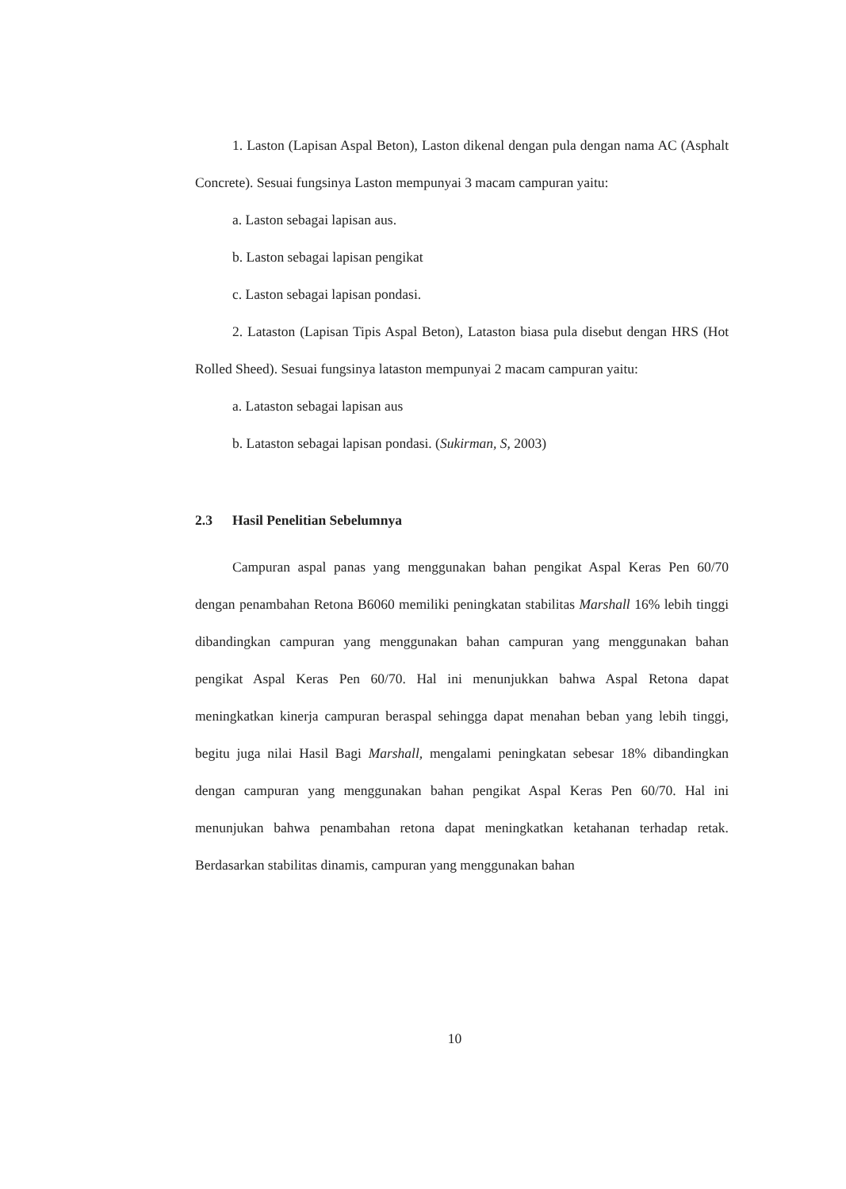1. Laston (Lapisan Aspal Beton), Laston dikenal dengan pula dengan nama AC (Asphalt Concrete). Sesuai fungsinya Laston mempunyai 3 macam campuran yaitu:
a. Laston sebagai lapisan aus.
b. Laston sebagai lapisan pengikat
c. Laston sebagai lapisan pondasi.
2. Lataston (Lapisan Tipis Aspal Beton), Lataston biasa pula disebut dengan HRS (Hot Rolled Sheed). Sesuai fungsinya lataston mempunyai 2 macam campuran yaitu:
a. Lataston sebagai lapisan aus
b. Lataston sebagai lapisan pondasi. (Sukirman, S, 2003)
2.3 Hasil Penelitian Sebelumnya
Campuran aspal panas yang menggunakan bahan pengikat Aspal Keras Pen 60/70 dengan penambahan Retona B6060 memiliki peningkatan stabilitas Marshall 16% lebih tinggi dibandingkan campuran yang menggunakan bahan campuran yang menggunakan bahan pengikat Aspal Keras Pen 60/70. Hal ini menunjukkan bahwa Aspal Retona dapat meningkatkan kinerja campuran beraspal sehingga dapat menahan beban yang lebih tinggi, begitu juga nilai Hasil Bagi Marshall, mengalami peningkatan sebesar 18% dibandingkan dengan campuran yang menggunakan bahan pengikat Aspal Keras Pen 60/70. Hal ini menunjukan bahwa penambahan retona dapat meningkatkan ketahanan terhadap retak. Berdasarkan stabilitas dinamis, campuran yang menggunakan bahan
10